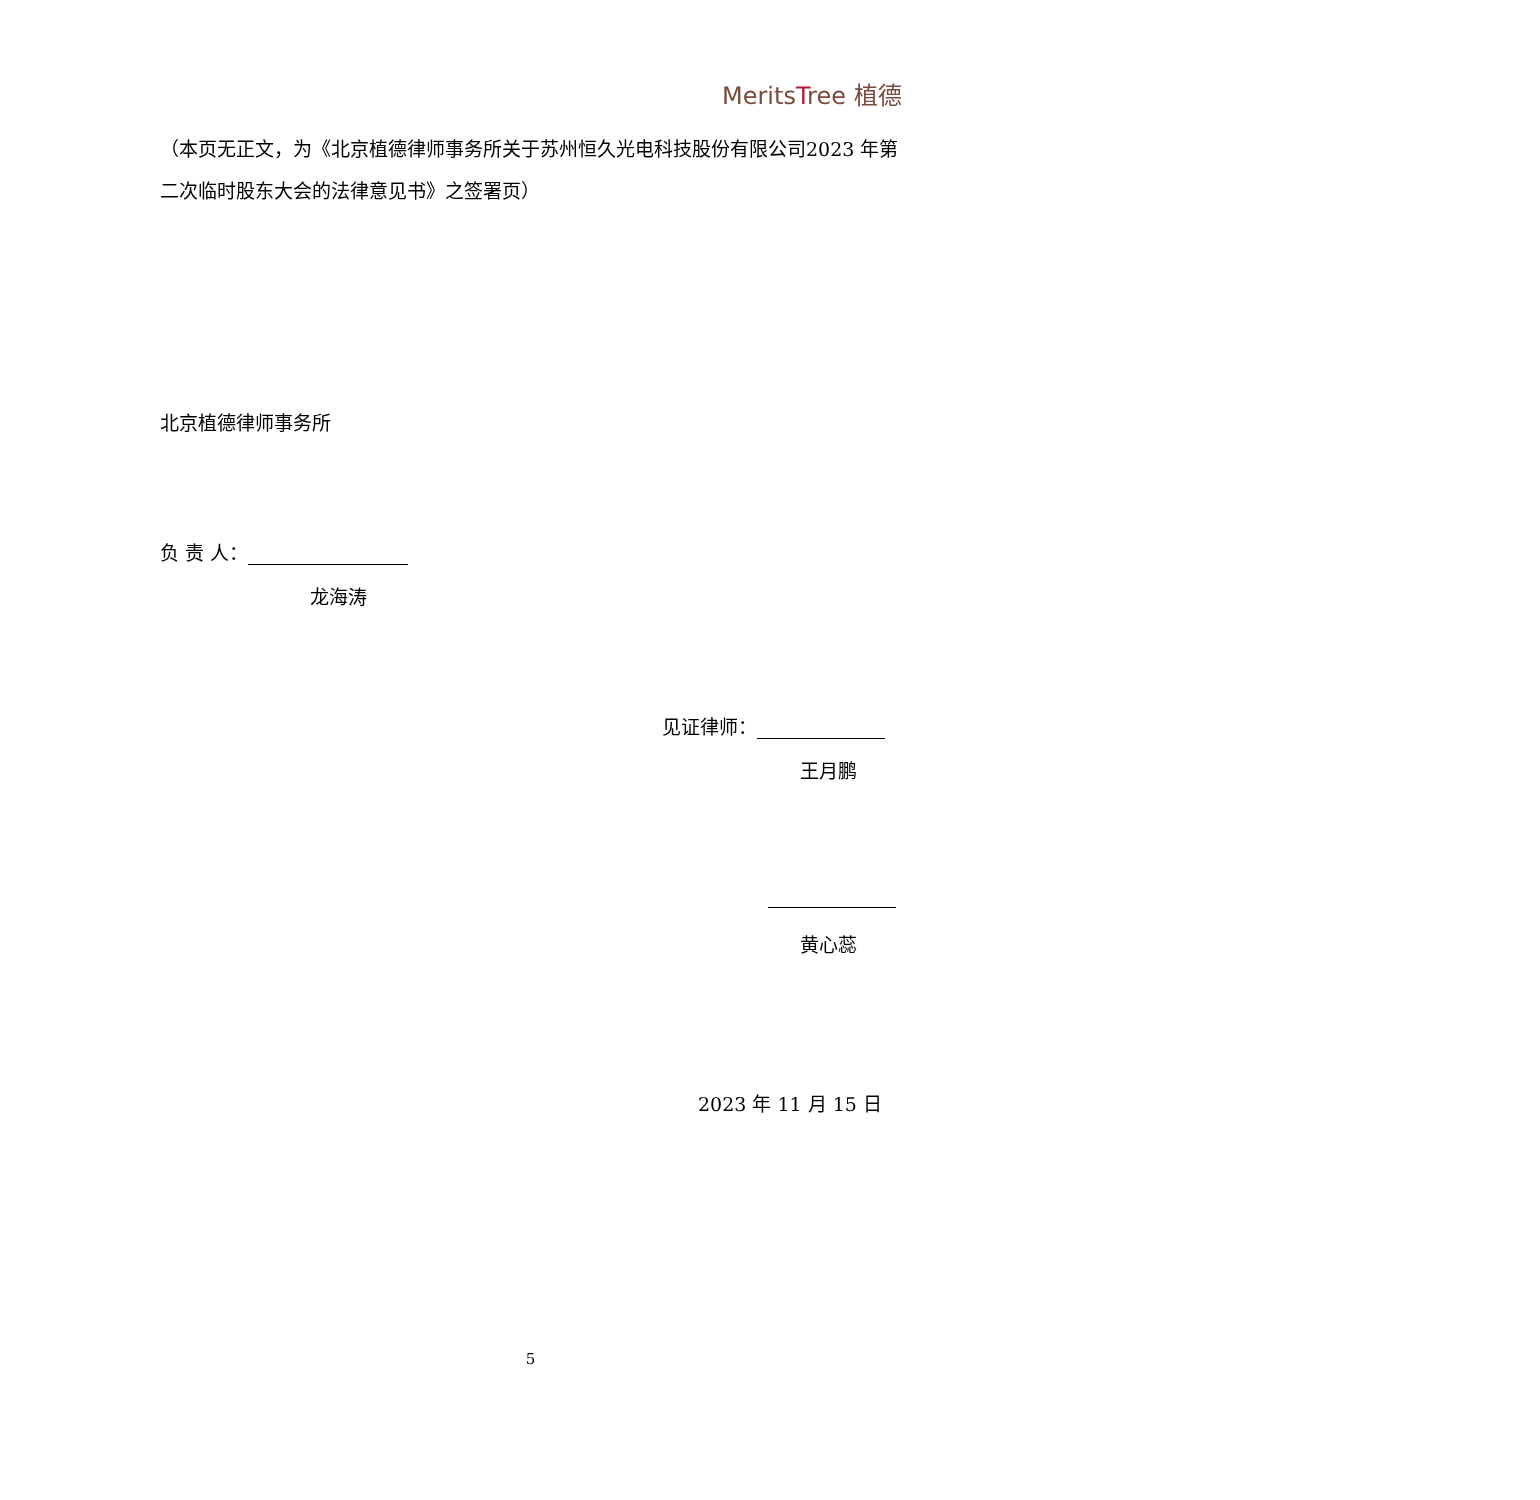MeritsTree 植德
（本页无正文，为《北京植德律师事务所关于苏州恒久光电科技股份有限公司2023 年第二次临时股东大会的法律意见书》之签署页）
北京植德律师事务所
负 责 人：
龙海涛
见证律师：
王月鹏
黄心蕊
2023 年 11 月 15 日
5